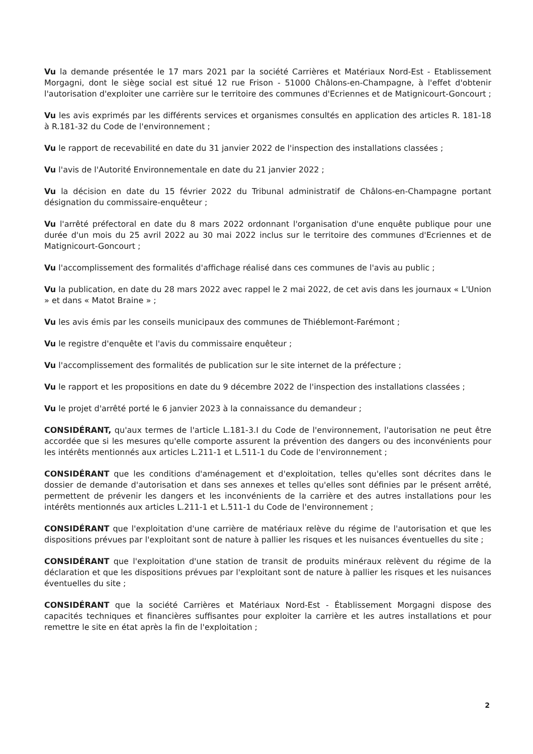Vu la demande présentée le 17 mars 2021 par la société Carrières et Matériaux Nord-Est - Etablissement Morgagni, dont le siège social est situé 12 rue Frison - 51000 Châlons-en-Champagne, à l'effet d'obtenir l'autorisation d'exploiter une carrière sur le territoire des communes d'Ecriennes et de Matignicourt-Goncourt ;
Vu les avis exprimés par les différents services et organismes consultés en application des articles R. 181-18 à R.181-32 du Code de l'environnement ;
Vu le rapport de recevabilité en date du 31 janvier 2022 de l'inspection des installations classées ;
Vu l'avis de l'Autorité Environnementale en date du 21 janvier 2022 ;
Vu la décision en date du 15 février 2022 du Tribunal administratif de Châlons-en-Champagne portant désignation du commissaire-enquêteur ;
Vu l'arrêté préfectoral en date du 8 mars 2022 ordonnant l'organisation d'une enquête publique pour une durée d'un mois du 25 avril 2022 au 30 mai 2022 inclus sur le territoire des communes d'Ecriennes et de Matignicourt-Goncourt ;
Vu l'accomplissement des formalités d'affichage réalisé dans ces communes de l'avis au public ;
Vu la publication, en date du 28 mars 2022 avec rappel le 2 mai 2022, de cet avis dans les journaux « L'Union » et dans « Matot Braine » ;
Vu les avis émis par les conseils municipaux des communes de Thiéblemont-Farémont ;
Vu le registre d'enquête et l'avis du commissaire enquêteur ;
Vu l'accomplissement des formalités de publication sur le site internet de la préfecture ;
Vu le rapport et les propositions en date du 9 décembre 2022 de l'inspection des installations classées ;
Vu le projet d'arrêté porté le 6 janvier 2023 à la connaissance du demandeur ;
CONSIDÉRANT, qu'aux termes de l'article L.181-3.I du Code de l'environnement, l'autorisation ne peut être accordée que si les mesures qu'elle comporte assurent la prévention des dangers ou des inconvénients pour les intérêts mentionnés aux articles L.211-1 et L.511-1 du Code de l'environnement ;
CONSIDÉRANT que les conditions d'aménagement et d'exploitation, telles qu'elles sont décrites dans le dossier de demande d'autorisation et dans ses annexes et telles qu'elles sont définies par le présent arrêté, permettent de prévenir les dangers et les inconvénients de la carrière et des autres installations pour les intérêts mentionnés aux articles L.211-1 et L.511-1 du Code de l'environnement ;
CONSIDÉRANT que l'exploitation d'une carrière de matériaux relève du régime de l'autorisation et que les dispositions prévues par l'exploitant sont de nature à pallier les risques et les nuisances éventuelles du site ;
CONSIDÉRANT que l'exploitation d'une station de transit de produits minéraux relèvent du régime de la déclaration et que les dispositions prévues par l'exploitant sont de nature à pallier les risques et les nuisances éventuelles du site ;
CONSIDÉRANT que la société Carrières et Matériaux Nord-Est - Établissement Morgagni dispose des capacités techniques et financières suffisantes pour exploiter la carrière et les autres installations et pour remettre le site en état après la fin de l'exploitation ;
2